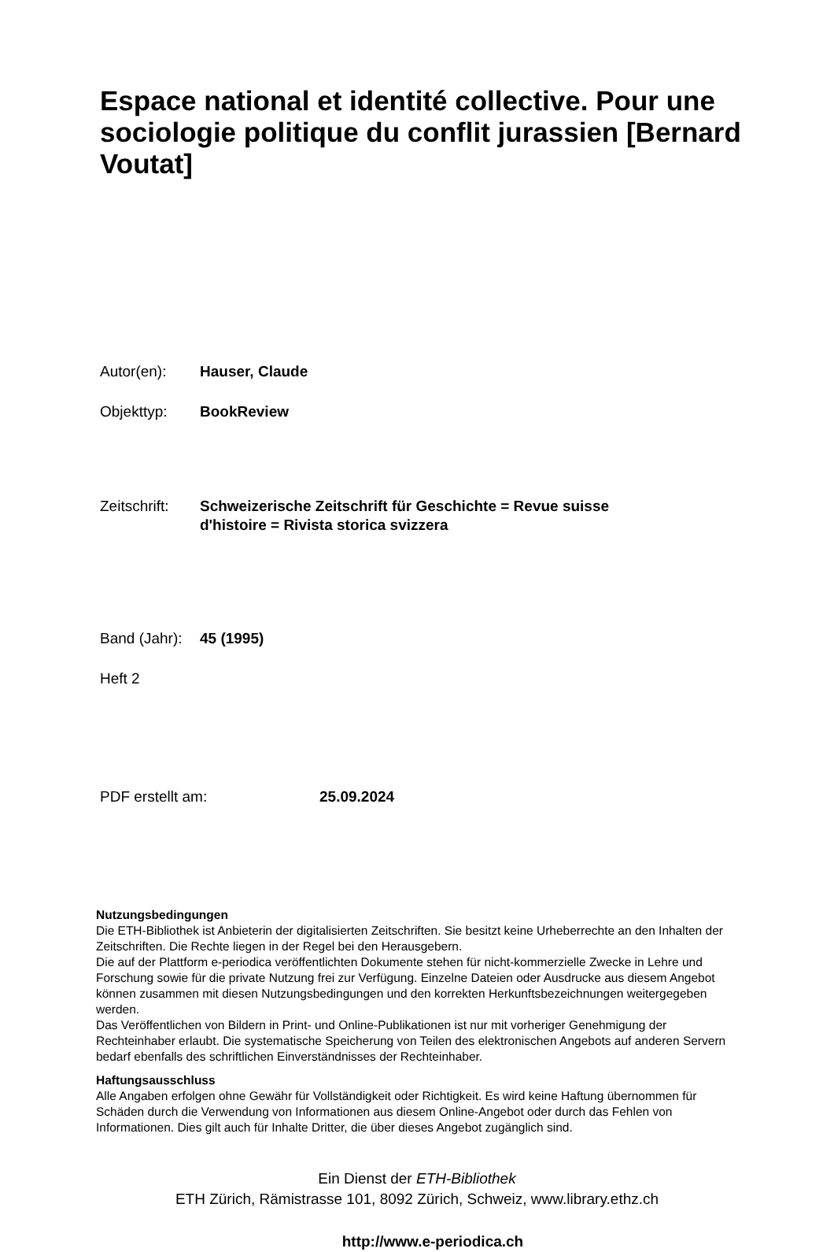Espace national et identité collective. Pour une sociologie politique du conflit jurassien [Bernard Voutat]
Autor(en): Hauser, Claude
Objekttyp: BookReview
Zeitschrift:
Schweizerische Zeitschrift für Geschichte = Revue suisse d'histoire = Rivista storica svizzera
Band (Jahr):
45 (1995)
Heft 2
PDF erstellt am: 25.09.2024
Nutzungsbedingungen
Die ETH-Bibliothek ist Anbieterin der digitalisierten Zeitschriften. Sie besitzt keine Urheberrechte an den Inhalten der Zeitschriften. Die Rechte liegen in der Regel bei den Herausgebern.
Die auf der Plattform e-periodica veröffentlichten Dokumente stehen für nicht-kommerzielle Zwecke in Lehre und Forschung sowie für die private Nutzung frei zur Verfügung. Einzelne Dateien oder Ausdrucke aus diesem Angebot können zusammen mit diesen Nutzungsbedingungen und den korrekten Herkunftsbezeichnungen weitergegeben werden.
Das Veröffentlichen von Bildern in Print- und Online-Publikationen ist nur mit vorheriger Genehmigung der Rechteinhaber erlaubt. Die systematische Speicherung von Teilen des elektronischen Angebots auf anderen Servern bedarf ebenfalls des schriftlichen Einverständnisses der Rechteinhaber.
Haftungsausschluss
Alle Angaben erfolgen ohne Gewähr für Vollständigkeit oder Richtigkeit. Es wird keine Haftung übernommen für Schäden durch die Verwendung von Informationen aus diesem Online-Angebot oder durch das Fehlen von Informationen. Dies gilt auch für Inhalte Dritter, die über dieses Angebot zugänglich sind.
Ein Dienst der ETH-Bibliothek
ETH Zürich, Rämistrasse 101, 8092 Zürich, Schweiz, www.library.ethz.ch
http://www.e-periodica.ch